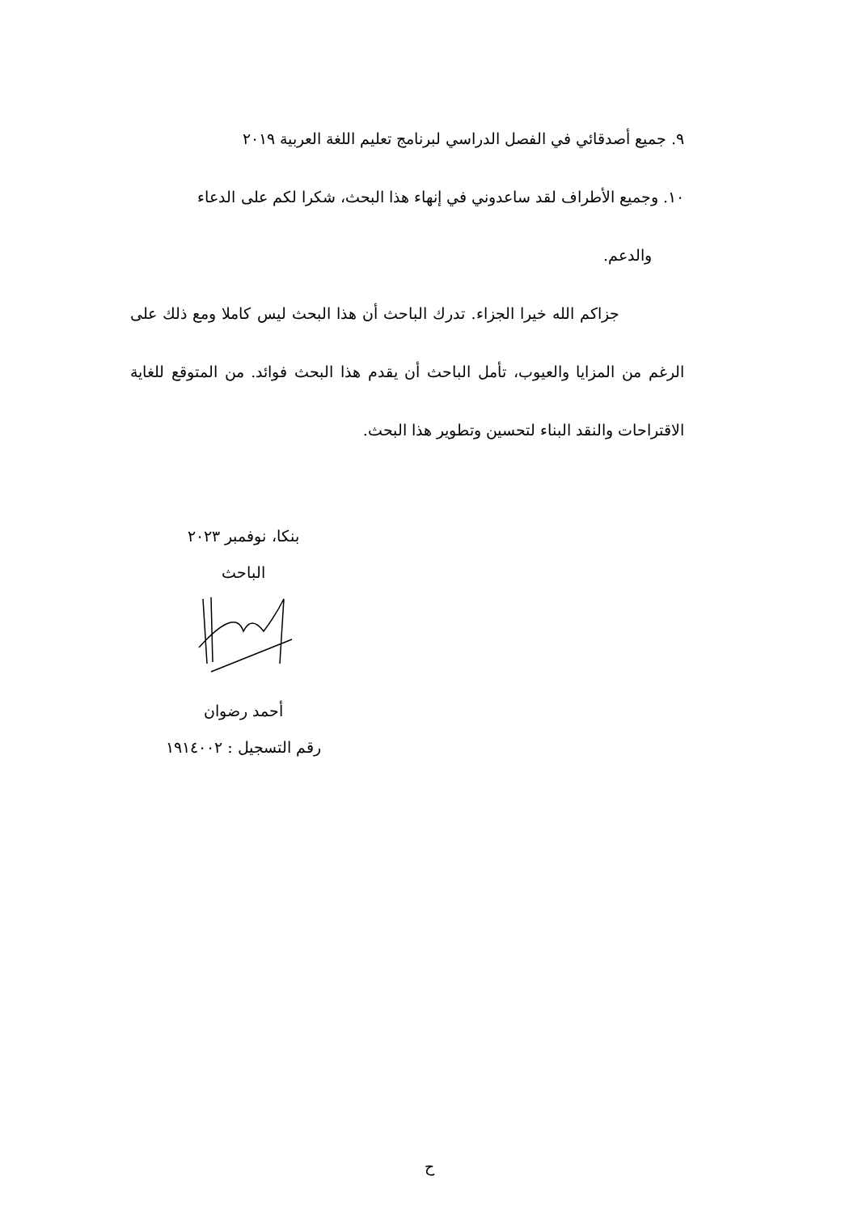٩. جميع أصدقائي في الفصل الدراسي لبرنامج تعليم اللغة العربية ٢٠١٩
١٠. وجميع الأطراف لقد ساعدوني في إنهاء هذا البحث، شكرا لكم على الدعاء
والدعم.
جزاكم الله خيرا الجزاء. تدرك الباحث أن هذا البحث ليس كاملا ومع ذلك على الرغم من المزايا والعيوب، تأمل الباحث أن يقدم هذا البحث فوائد. من المتوقع للغاية الاقتراحات والنقد البناء لتحسين وتطوير هذا البحث.
بنكا، نوفمبر ٢٠٢٣
الباحث
أحمد رضوان
رقم التسجيل : ١٩١٤٠٠٢
ح